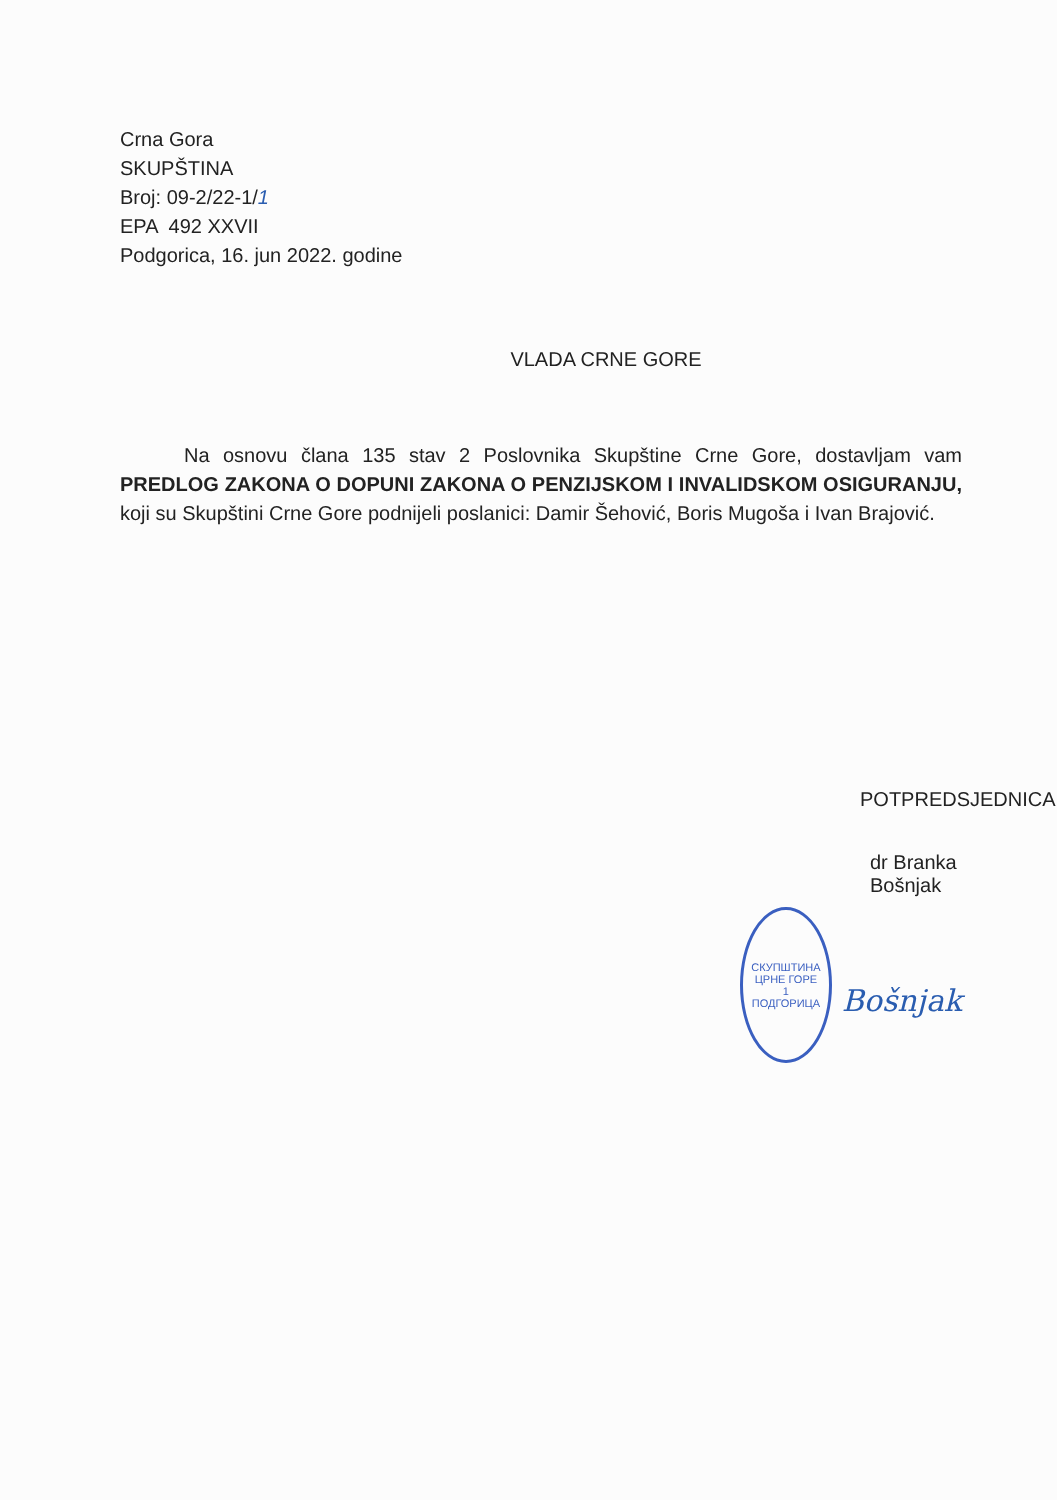Crna Gora
SKUPŠTINA
Broj: 09-2/22-1/1
EPA 492 XXVII
Podgorica, 16. jun 2022. godine
VLADA CRNE GORE
Na osnovu člana 135 stav 2 Poslovnika Skupštine Crne Gore, dostavljam vam PREDLOG ZAKONA O DOPUNI ZAKONA O PENZIJSKOM I INVALIDSKOM OSIGURANJU, koji su Skupštini Crne Gore podnijeli poslanici: Damir Šehović, Boris Mugoša i Ivan Brajović.
POTPREDSJEDNICA
dr Branka Bošnjak
СКУПШТИНА ЦРНЕ ГОРЕ
1
ПОДГОРИЦА
Bošnjak